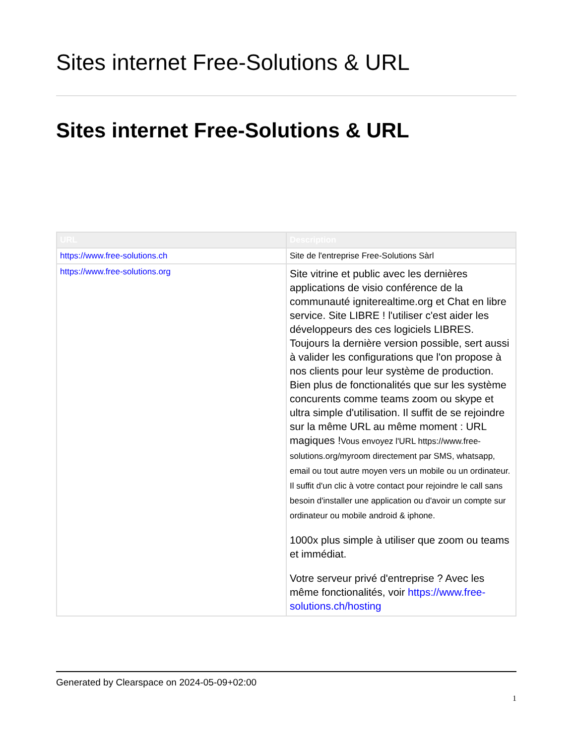Sites internet Free-Solutions & URL
Sites internet Free-Solutions & URL
| URL | Description |
| --- | --- |
| https://www.free-solutions.ch | Site de l'entreprise Free-Solutions Sàrl |
| https://www.free-solutions.org | Site vitrine et public avec les dernières applications de visio conférence de la communauté igniterealtime.org et Chat en libre service. Site LIBRE ! l'utiliser c'est aider les développeurs des ces logiciels LIBRES. Toujours la dernière version possible, sert aussi à valider les configurations que l'on propose à nos clients pour leur système de production. Bien plus de fonctionalités que sur les système concurents comme teams zoom ou skype et ultra simple d'utilisation. Il suffit de se rejoindre sur la même URL au même moment : URL magiques ! Vous envoyez l'URL https://www.free-solutions.org/myroom directement par SMS, whatsapp, email ou tout autre moyen vers un mobile ou un ordinateur. Il suffit d'un clic à votre contact pour rejoindre le call sans besoin d'installer une application ou d'avoir un compte sur ordinateur ou mobile android & iphone. 1000x plus simple à utiliser que zoom ou teams et immédiat. Votre serveur privé d'entreprise ? Avec les même fonctionalités, voir https://www.free-solutions.ch/hosting |
Generated by Clearspace on 2024-05-09+02:00
1